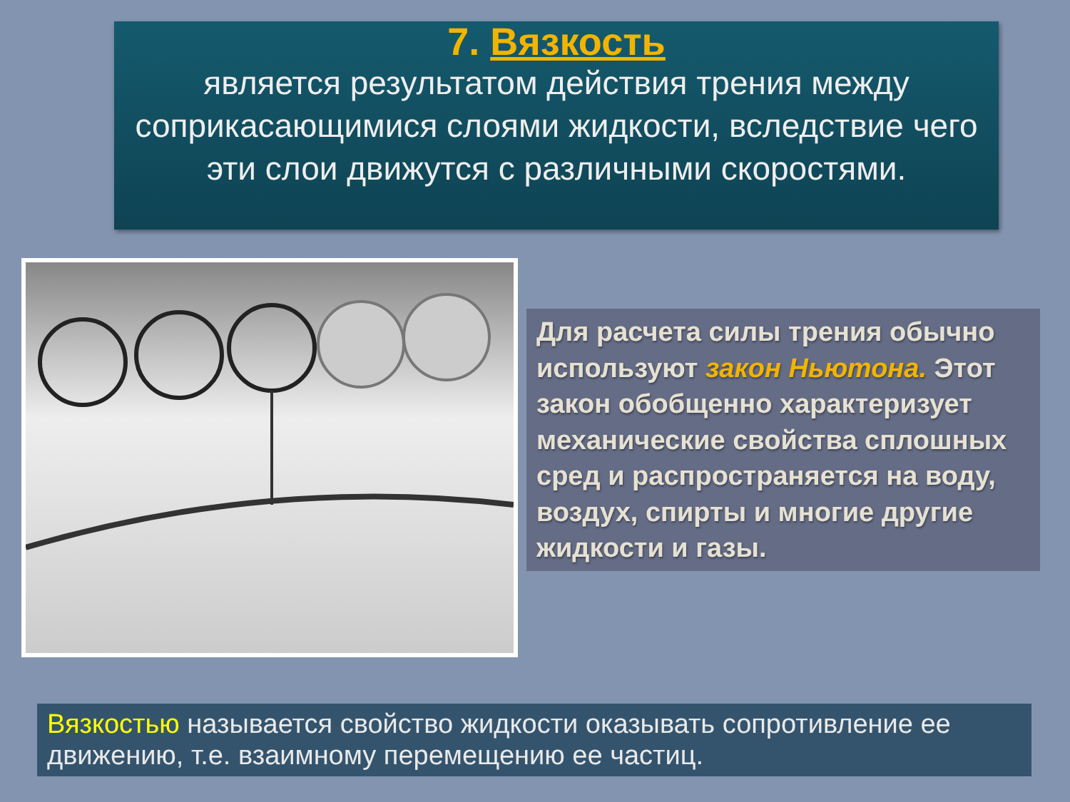7. Вязкость
является результатом действия трения между соприкасающимися слоями жидкости, вследствие чего
эти слои движутся с различными скоростями.
Для расчета силы трения обычно используют закон Ньютона. Этот закон обобщенно характеризует механические свойства сплошных сред и распространяется на воду, воздух, спирты и многие другие жидкости и газы.
Вязкостью называется свойство жидкости оказывать сопротивление ее движению, т.е. взаимному перемещению ее частиц.